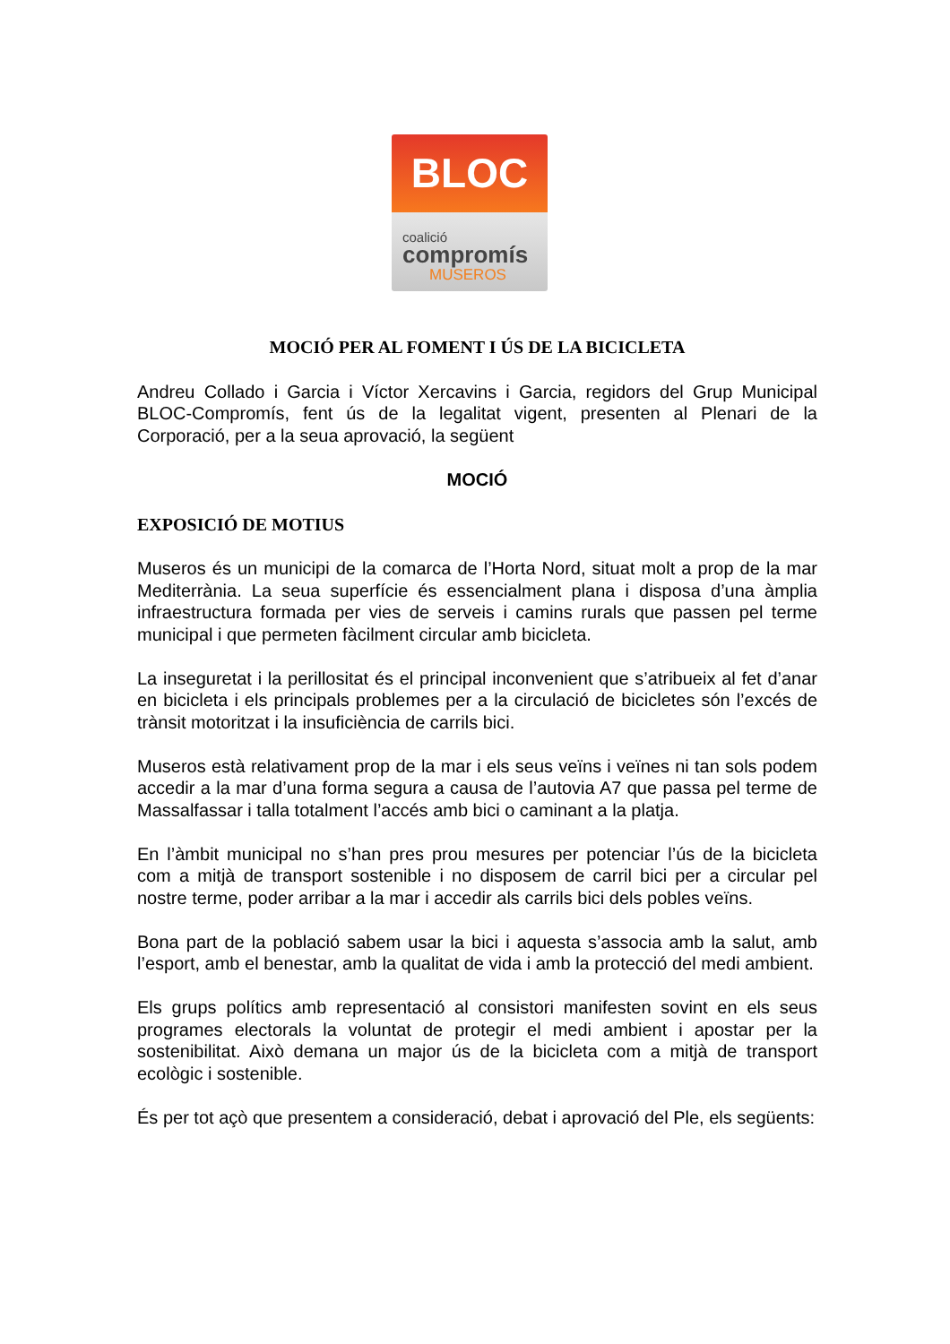BLOC
coalició
compromís
MUSEROS
MOCIÓ PER AL FOMENT I ÚS DE LA BICICLETA
Andreu Collado i Garcia i Víctor Xercavins i Garcia, regidors del Grup Municipal BLOC-Compromís, fent ús de la legalitat vigent, presenten al Plenari de la Corporació, per a la seua aprovació, la següent
MOCIÓ
EXPOSICIÓ DE MOTIUS
Museros és un municipi de la comarca de l’Horta Nord, situat molt a prop de la mar Mediterrània. La seua superfície és essencialment plana i disposa d’una àmplia infraestructura formada per vies de serveis i camins rurals que passen pel terme municipal i que permeten fàcilment circular amb bicicleta.
La inseguretat i la perillositat és el principal inconvenient que s’atribueix al fet d’anar en bicicleta i els principals problemes per a la circulació de bicicletes són l’excés de trànsit motoritzat i la insuficiència de carrils bici.
Museros està relativament prop de la mar i els seus veïns i veïnes ni tan sols podem accedir a la mar d’una forma segura a causa de l’autovia A7 que passa pel terme de Massalfassar i talla totalment l’accés amb bici o caminant a la platja.
En l’àmbit municipal no s’han pres prou mesures per potenciar l’ús de la bicicleta com a mitjà de transport sostenible i no disposem de carril bici per a circular pel nostre terme, poder arribar a la mar i accedir als carrils bici dels pobles veïns.
Bona part de la població sabem usar la bici i aquesta s’associa amb la salut, amb l’esport, amb el benestar, amb la qualitat de vida i amb la protecció del medi ambient.
Els grups polítics amb representació al consistori manifesten sovint en els seus programes electorals la voluntat de protegir el medi ambient i apostar per la sostenibilitat. Això demana un major ús de la bicicleta com a mitjà de transport ecològic i sostenible.
És per tot açò que presentem a consideració, debat i aprovació del Ple, els següents: